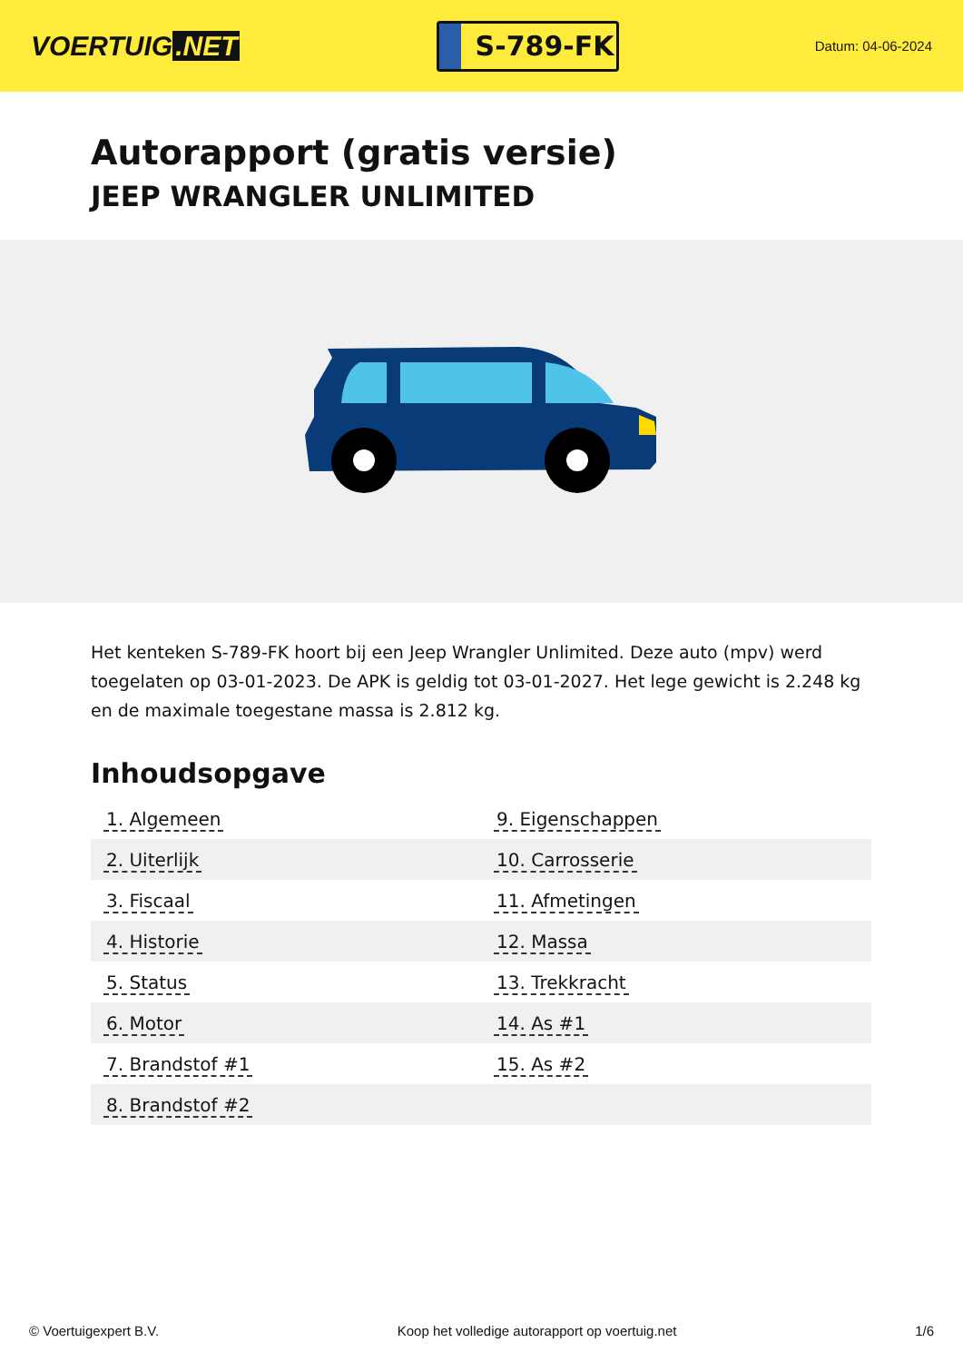VOERTUIG.NET
S-789-FK
Datum: 04-06-2024
Autorapport (gratis versie)
JEEP WRANGLER UNLIMITED
Het kenteken S-789-FK hoort bij een Jeep Wrangler Unlimited. Deze auto (mpv) werd toegelaten op 03-01-2023. De APK is geldig tot 03-01-2027. Het lege gewicht is 2.248 kg en de maximale toegestane massa is 2.812 kg.
Inhoudsopgave
| 1. Algemeen | 9. Eigenschappen |
| 2. Uiterlijk | 10. Carrosserie |
| 3. Fiscaal | 11. Afmetingen |
| 4. Historie | 12. Massa |
| 5. Status | 13. Trekkracht |
| 6. Motor | 14. As #1 |
| 7. Brandstof #1 | 15. As #2 |
| 8. Brandstof #2 | |
© Voertuigexpert B.V. Koop het volledige autorapport op voertuig.net 1/6